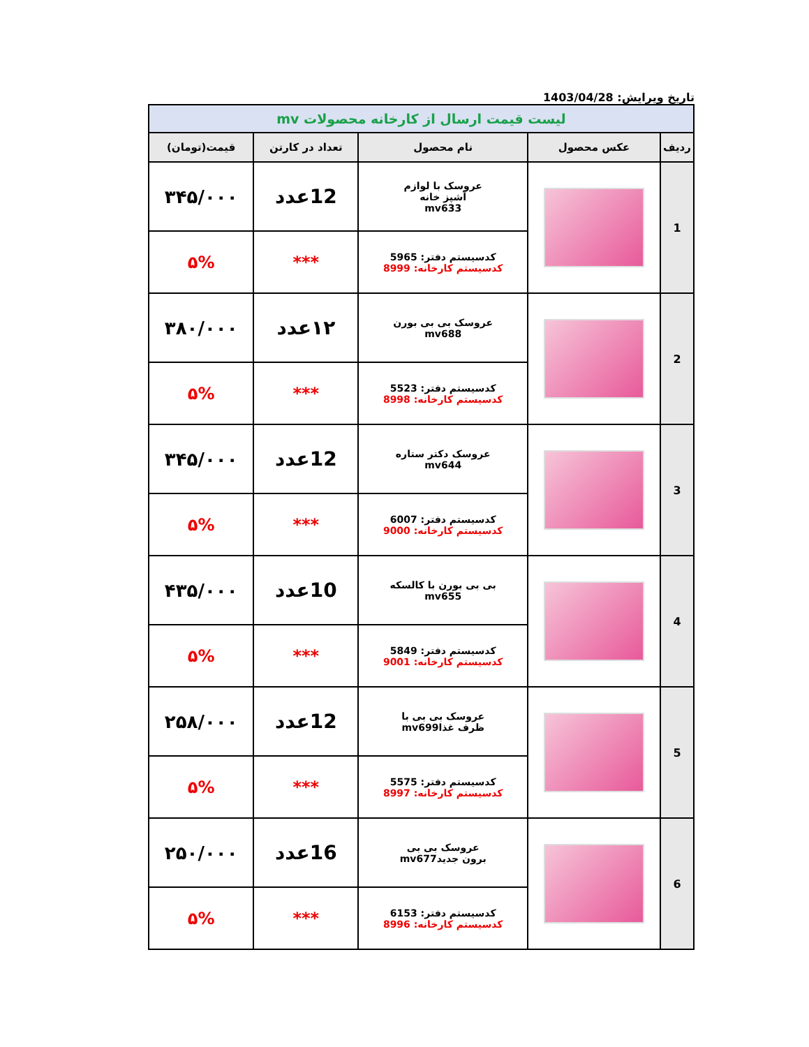تاریخ ویرایش: 1403/04/28
| لیست قیمت ارسال از کارخانه محصولات mv | | | | |
| ردیف | عکس محصول | نام محصول | تعداد در کارتن | قیمت(تومان) |
| 1 | | عروسک با لوازم آشپز خانه mv633 | 12عدد | ۳۴۵/۰۰۰ |
| | | کدسیستم دفتر: 5965 کدسیستم کارخانه: 8999 | *** | ۵% |
| 2 | | عروسک بی بی بورن mv688 | ۱۲عدد | ۳۸۰/۰۰۰ |
| | | کدسیستم دفتر: 5523 کدسیستم کارخانه: 8998 | *** | ۵% |
| 3 | | عروسک دکتر ستاره mv644 | 12عدد | ۳۴۵/۰۰۰ |
| | | کدسیستم دفتر: 6007 کدسیستم کارخانه: 9000 | *** | ۵% |
| 4 | | بی بی بورن با کالسکه mv655 | 10عدد | ۴۳۵/۰۰۰ |
| | | کدسیستم دفتر: 5849 کدسیستم کارخانه: 9001 | *** | ۵% |
| 5 | | عروسک بی بی با ظرف غذاmv699 | 12عدد | ۲۵۸/۰۰۰ |
| | | کدسیستم دفتر: 5575 کدسیستم کارخانه: 8997 | *** | ۵% |
| 6 | | عروسک بی بی برون جدیدmv677 | 16عدد | ۲۵۰/۰۰۰ |
| | | کدسیستم دفتر: 6153 کدسیستم کارخانه: 8996 | *** | ۵% |